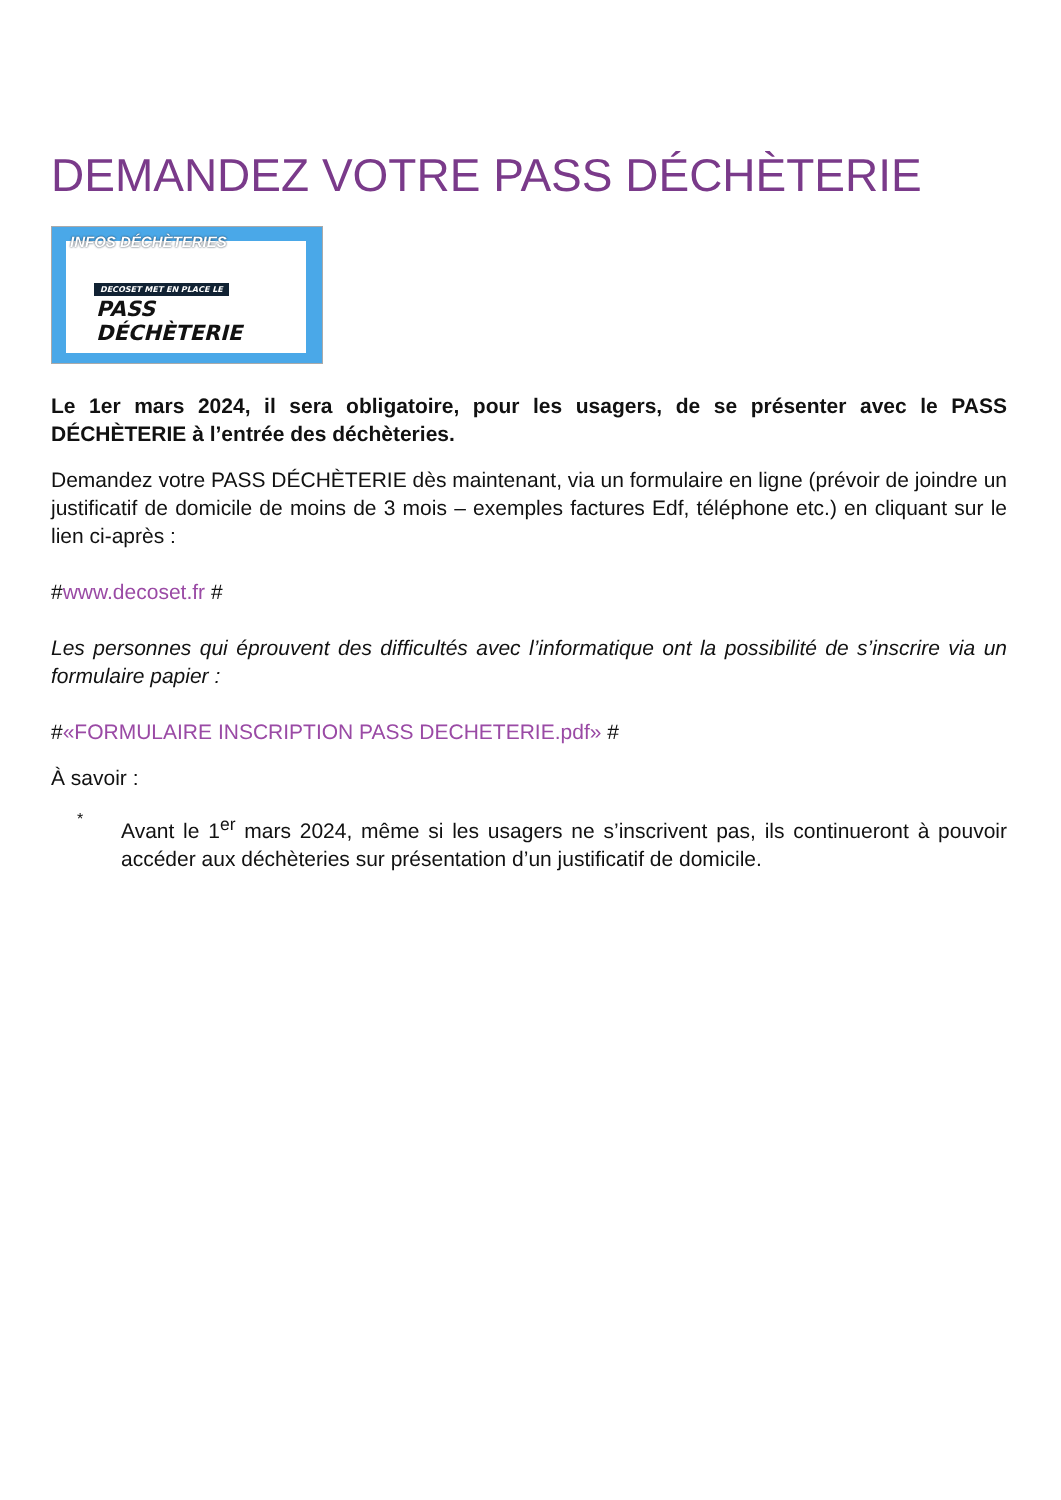DEMANDEZ VOTRE PASS DÉCHÈTERIE
DECOSET MET EN PLACE LE
PASS DÉCHÈTERIE
INFOS DÉCHÈTERIES
Le 1er mars 2024, il sera obligatoire, pour les usagers, de se présenter avec le PASS DÉCHÈTERIE à l’entrée des déchèteries.
Demandez votre PASS DÉCHÈTERIE dès maintenant, via un formulaire en ligne (prévoir de joindre un justificatif de domicile de moins de 3 mois – exemples factures Edf, téléphone etc.) en cliquant sur le lien ci-après :
#www.decoset.fr #
Les personnes qui éprouvent des difficultés avec l’informatique ont la possibilité de s’inscrire via un formulaire papier :
#«FORMULAIRE INSCRIPTION PASS DECHETERIE.pdf» #
À savoir :
*
Avant le 1<sup>er</sup> mars 2024, même si les usagers ne s’inscrivent pas, ils continueront à pouvoir accéder aux déchèteries sur présentation d’un justificatif de domicile.